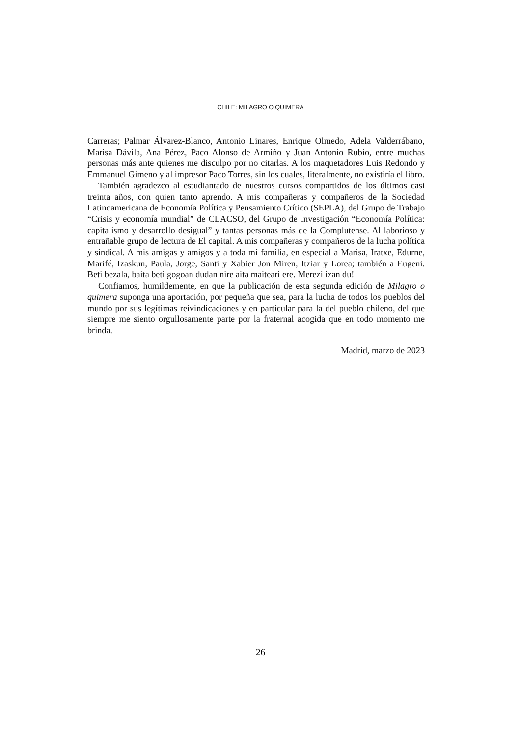CHILE: MILAGRO O QUIMERA
Carreras; Palmar Álvarez-Blanco, Antonio Linares, Enrique Olmedo, Adela Valderrábano, Marisa Dávila, Ana Pérez, Paco Alonso de Armiño y Juan Antonio Rubio, entre muchas personas más ante quienes me disculpo por no citarlas. A los maquetadores Luis Redondo y Emmanuel Gimeno y al impresor Paco Torres, sin los cuales, literalmente, no existiría el libro.
También agradezco al estudiantado de nuestros cursos compartidos de los últimos casi treinta años, con quien tanto aprendo. A mis compañeras y compañeros de la Sociedad Latinoamericana de Economía Política y Pensamiento Crítico (SEPLA), del Grupo de Trabajo “Crisis y economía mundial” de CLACSO, del Grupo de Investigación “Economía Política: capitalismo y desarrollo desigual” y tantas personas más de la Complutense. Al laborioso y entrañable grupo de lectura de El capital. A mis compañeras y compañeros de la lucha política y sindical. A mis amigas y amigos y a toda mi familia, en especial a Marisa, Iratxe, Edurne, Marifé, Izaskun, Paula, Jorge, Santi y Xabier Jon Miren, Itziar y Lorea; también a Eugeni. Beti bezala, baita beti gogoan dudan nire aita maiteari ere. Merezi izan du!
Confiamos, humildemente, en que la publicación de esta segunda edición de Milagro o quimera suponga una aportación, por pequeña que sea, para la lucha de todos los pueblos del mundo por sus legítimas reivindicaciones y en particular para la del pueblo chileno, del que siempre me siento orgullosamente parte por la fraternal acogida que en todo momento me brinda.
Madrid, marzo de 2023
26